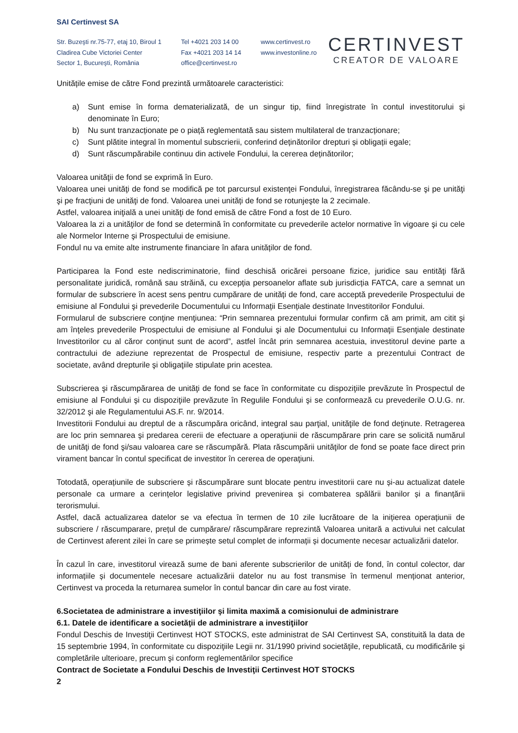SAI Certinvest SA
Str. Buzeşti nr.75-77, etaj 10, Biroul 1
Cladirea Cube Victoriei Center
Sector 1, Bucureşti, România
Tel +4021 203 14 00
Fax +4021 203 14 14
office@certinvest.ro
www.certinvest.ro
www.investonline.ro
CERTINVEST
CREATOR DE VALOARE
Unitățile emise de către Fond prezintă următoarele caracteristici:
a) Sunt emise în forma dematerializată, de un singur tip, fiind înregistrate în contul investitorului și denominate în Euro;
b) Nu sunt tranzacționate pe o piață reglementată sau sistem multilateral de tranzacționare;
c) Sunt plătite integral în momentul subscrierii, conferind deținătorilor drepturi și obligații egale;
d) Sunt răscumpărabile continuu din activele Fondului, la cererea deținătorilor;
Valoarea unităţii de fond se exprimă în Euro.
Valoarea unei unităţi de fond se modifică pe tot parcursul existenţei Fondului, înregistrarea făcându-se şi pe unităţi şi pe fracţiuni de unităţi de fond. Valoarea unei unități de fond se rotunjeşte la 2 zecimale.
Astfel, valoarea iniţială a unei unităţi de fond emisă de către Fond a fost de 10 Euro.
Valoarea la zi a unităţilor de fond se determină în conformitate cu prevederile actelor normative în vigoare şi cu cele ale Normelor Interne şi Prospectului de emisiune.
Fondul nu va emite alte instrumente financiare în afara unităților de fond.
Participarea la Fond este nediscriminatorie, fiind deschisă oricărei persoane fizice, juridice sau entităţi fără personalitate juridică, română sau străină, cu excepția persoanelor aflate sub jurisdicția FATCA, care a semnat un formular de subscriere în acest sens pentru cumpărare de unități de fond, care acceptă prevederile Prospectului de emisiune al Fondului şi prevederile Documentului cu Informații Esențiale destinate Investitorilor Fondului.
Formularul de subscriere conţine menţiunea: “Prin semnarea prezentului formular confirm că am primit, am citit şi am înţeles prevederile Prospectului de emisiune al Fondului şi ale Documentului cu Informaţii Esenţiale destinate Investitorilor cu al căror conținut sunt de acord”, astfel încât prin semnarea acestuia, investitorul devine parte a contractului de adeziune reprezentat de Prospectul de emisiune, respectiv parte a prezentului Contract de societate, având drepturile şi obligaţiile stipulate prin acestea.
Subscrierea şi răscumpărarea de unităţi de fond se face în conformitate cu dispoziţiile prevăzute în Prospectul de emisiune al Fondului şi cu dispoziţiile prevăzute în Regulile Fondului şi se conformează cu prevederile O.U.G. nr. 32/2012 şi ale Regulamentului AS.F. nr. 9/2014.
Investitorii Fondului au dreptul de a răscumpăra oricând, integral sau parţial, unităţile de fond deţinute. Retragerea are loc prin semnarea şi predarea cererii de efectuare a operaţiunii de răscumpărare prin care se solicită numărul de unităţi de fond şi/sau valoarea care se răscumpără. Plata răscumpării unităţilor de fond se poate face direct prin virament bancar în contul specificat de investitor în cererea de operaţiuni.
Totodată, operațiunile de subscriere și răscumpărare sunt blocate pentru investitorii care nu și-au actualizat datele personale ca urmare a cerințelor legislative privind prevenirea și combaterea spălării banilor și a finanțării terorismului.
Astfel, dacă actualizarea datelor se va efectua în termen de 10 zile lucrătoare de la inițierea operațiunii de subscriere / răscumparare, prețul de cumpărare/ răscumpărare reprezintă Valoarea unitară a activului net calculat de Certinvest aferent zilei în care se primește setul complet de informații și documente necesar actualizării datelor.
În cazul în care, investitorul virează sume de bani aferente subscrierilor de unități de fond, în contul colector, dar informațiile și documentele necesare actualizării datelor nu au fost transmise în termenul menționat anterior, Certinvest va proceda la returnarea sumelor în contul bancar din care au fost virate.
6.Societatea de administrare a investiţiilor şi limita maximă a comisionului de administrare
6.1. Datele de identificare a societăţii de administrare a investiţiilor
Fondul Deschis de Investiţii Certinvest HOT STOCKS, este administrat de SAI Certinvest SA, constituită la data de 15 septembrie 1994, în conformitate cu dispoziţiile Legii nr. 31/1990 privind societăţile, republicată, cu modificările şi completările ulterioare, precum şi conform reglementărilor specifice
Contract de Societate a Fondului Deschis de Investiţii Certinvest HOT STOCKS
2